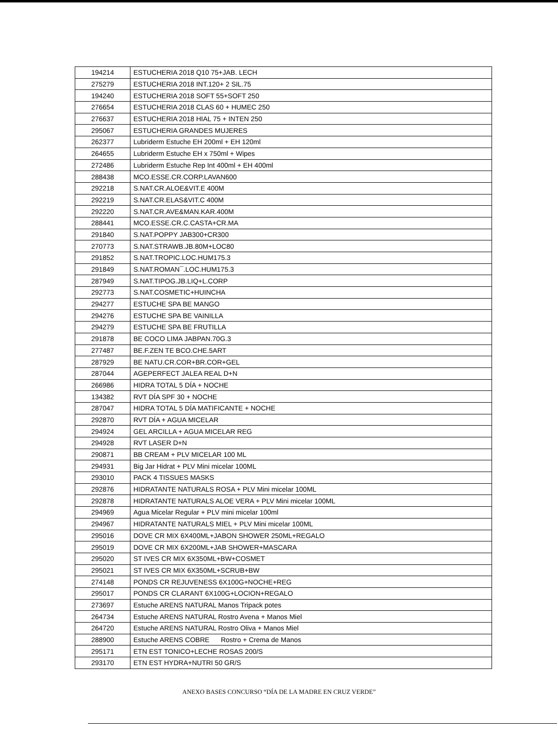| 194214 | ESTUCHERIA 2018 Q10 75+JAB. LECH |
| 275279 | ESTUCHERIA 2018 INT.120+ 2 SIL.75 |
| 194240 | ESTUCHERIA 2018 SOFT 55+SOFT 250 |
| 276654 | ESTUCHERIA 2018 CLAS 60 + HUMEC 250 |
| 276637 | ESTUCHERIA 2018 HIAL 75 + INTEN 250 |
| 295067 | ESTUCHERIA GRANDES MUJERES |
| 262377 | Lubriderm Estuche EH 200ml + EH 120ml |
| 264655 | Lubriderm Estuche EH x 750ml + Wipes |
| 272486 | Lubriderm Estuche Rep Int 400ml + EH 400ml |
| 288438 | MCO.ESSE.CR.CORP.LAVAN600 |
| 292218 | S.NAT.CR.ALOE&VIT.E 400M |
| 292219 | S.NAT.CR.ELAS&VIT.C 400M |
| 292220 | S.NAT.CR.AVE&MAN.KAR.400M |
| 288441 | MCO.ESSE.CR.C.CASTA+CR.MA |
| 291840 | S.NAT.POPPY JAB300+CR300 |
| 270773 | S.NAT.STRAWB.JB.80M+LOC80 |
| 291852 | S.NAT.TROPIC.LOC.HUM175.3 |
| 291849 | S.NAT.ROMAN¯.LOC.HUM175.3 |
| 287949 | S.NAT.TIPOG.JB.LIQ+L.CORP |
| 292773 | S.NAT.COSMETIC+HUINCHA |
| 294277 | ESTUCHE SPA BE MANGO |
| 294276 | ESTUCHE SPA BE VAINILLA |
| 294279 | ESTUCHE SPA BE FRUTILLA |
| 291878 | BE COCO LIMA JABPAN.70G.3 |
| 277487 | BE.F.ZEN TE BCO.CHE.5ART |
| 287929 | BE NATU.CR.COR+BR.COR+GEL |
| 287044 | AGEPERFECT JALEA REAL D+N |
| 266986 | HIDRA TOTAL 5 DÍA + NOCHE |
| 134382 | RVT DÍA SPF 30 + NOCHE |
| 287047 | HIDRA TOTAL 5 DÍA MATIFICANTE + NOCHE |
| 292870 | RVT DÍA + AGUA MICELAR |
| 294924 | GEL ARCILLA + AGUA MICELAR REG |
| 294928 | RVT LASER D+N |
| 290871 | BB CREAM + PLV MICELAR 100 ML |
| 294931 | Big Jar Hidrat + PLV Mini micelar 100ML |
| 293010 | PACK 4 TISSUES MASKS |
| 292876 | HIDRATANTE NATURALS ROSA + PLV Mini micelar 100ML |
| 292878 | HIDRATANTE NATURALS ALOE VERA + PLV Mini micelar 100ML |
| 294969 | Agua Micelar Regular + PLV mini micelar 100ml |
| 294967 | HIDRATANTE NATURALS MIEL + PLV Mini micelar 100ML |
| 295016 | DOVE CR MIX 6X400ML+JABON SHOWER 250ML+REGALO |
| 295019 | DOVE CR MIX 6X200ML+JAB SHOWER+MASCARA |
| 295020 | ST IVES CR MIX 6X350ML+BW+COSMET |
| 295021 | ST IVES CR MIX 6X350ML+SCRUB+BW |
| 274148 | PONDS CR REJUVENESS 6X100G+NOCHE+REG |
| 295017 | PONDS CR CLARANT 6X100G+LOCION+REGALO |
| 273697 | Estuche ARENS NATURAL Manos Tripack potes |
| 264734 | Estuche ARENS NATURAL Rostro Avena + Manos Miel |
| 264720 | Estuche ARENS NATURAL Rostro Oliva + Manos Miel |
| 288900 | Estuche ARENS COBRE Rostro + Crema de Manos |
| 295171 | ETN EST TONICO+LECHE ROSAS 200/S |
| 293170 | ETN EST HYDRA+NUTRI 50 GR/S |
ANEXO BASES CONCURSO “DÍA DE LA MADRE EN CRUZ VERDE”